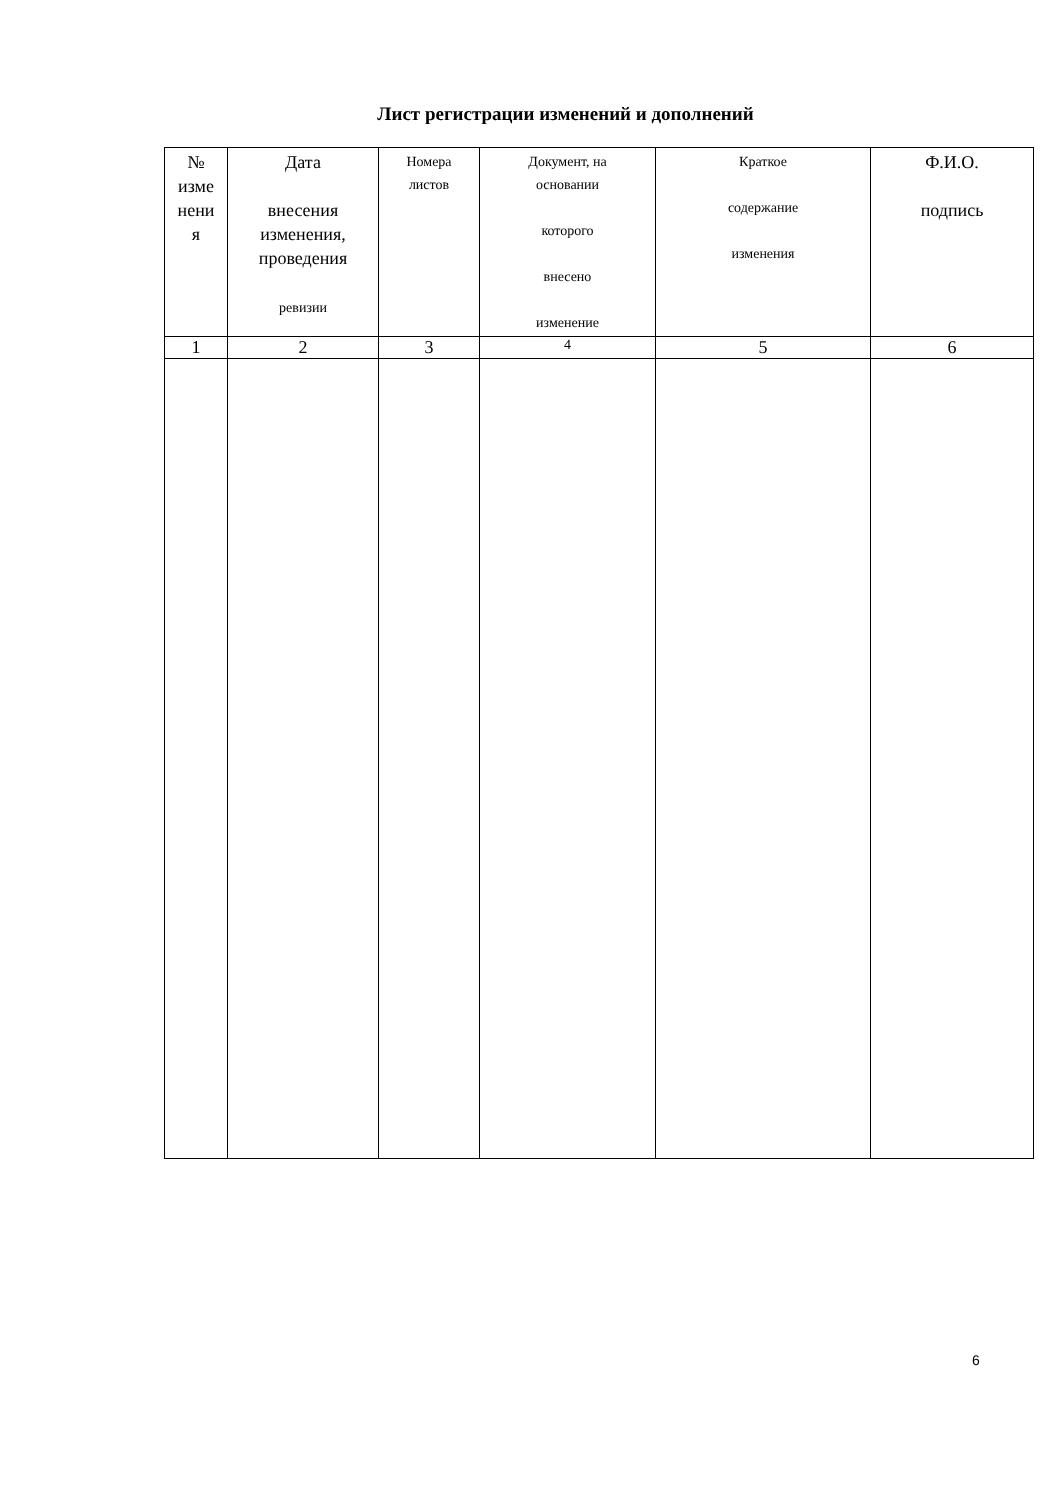Лист регистрации изменений и дополнений
| № изме нени я | Дата внесения изменения, проведения ревизии | Номера листов | Документ, на основании которого внесено изменение | Краткое содержание изменения | Ф.И.О. подпись |
| --- | --- | --- | --- | --- | --- |
| 1 | 2 | 3 | 4 | 5 | 6 |
6